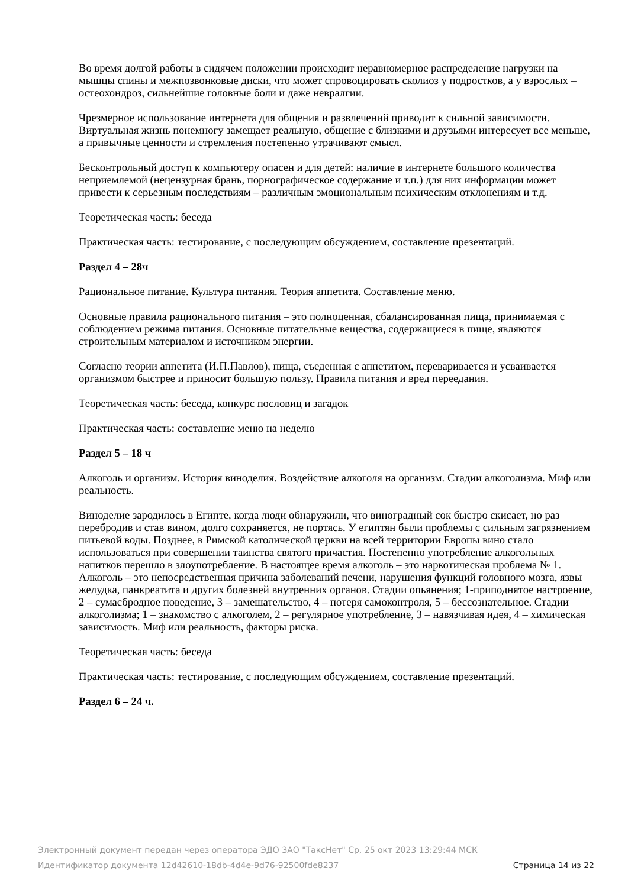Во время долгой работы в сидячем положении происходит неравномерное распределение нагрузки на мышцы спины и межпозвонковые диски, что может спровоцировать сколиоз у подростков, а у взрослых – остеохондроз, сильнейшие головные боли и даже невралгии.
Чрезмерное использование интернета для общения и развлечений приводит к сильной зависимости. Виртуальная жизнь понемногу замещает реальную, общение с близкими и друзьями интересует все меньше, а привычные ценности и стремления постепенно утрачивают смысл.
Бесконтрольный доступ к компьютеру опасен и для детей: наличие в интернете большого количества неприемлемой (нецензурная брань, порнографическое содержание и т.п.) для них информации может привести к серьезным последствиям – различным эмоциональным психическим отклонениям и т.д.
Теоретическая часть: беседа
Практическая часть: тестирование, с последующим обсуждением, составление презентаций.
Раздел 4 – 28ч
Рациональное питание. Культура питания. Теория аппетита. Составление меню.
Основные правила рационального питания – это полноценная, сбалансированная пища, принимаемая с соблюдением режима питания. Основные питательные вещества, содержащиеся в пище, являются строительным материалом и источником энергии.
Согласно теории аппетита (И.П.Павлов), пища, съеденная с аппетитом, переваривается и усваивается организмом быстрее и приносит большую пользу. Правила питания и вред переедания.
Теоретическая часть: беседа, конкурс пословиц и загадок
Практическая часть: составление меню на неделю
Раздел 5 – 18 ч
Алкоголь и организм. История виноделия. Воздействие алкоголя на организм. Стадии алкоголизма. Миф или реальность.
Виноделие зародилось в Египте, когда люди обнаружили, что виноградный сок быстро скисает, но раз перебродив и став вином, долго сохраняется, не портясь. У египтян были проблемы с сильным загрязнением питьевой воды. Позднее, в Римской католической церкви на всей территории Европы вино стало использоваться при совершении таинства святого причастия. Постепенно употребление алкогольных напитков перешло в злоупотребление. В настоящее время алкоголь – это наркотическая проблема № 1. Алкоголь – это непосредственная причина заболеваний печени, нарушения функций головного мозга, язвы желудка, панкреатита и других болезней внутренних органов. Стадии опьянения; 1-приподнятое настроение, 2 – сумасбродное поведение, 3 – замешательство, 4 – потеря самоконтроля, 5 – бессознательное. Стадии алкоголизма; 1 – знакомство с алкоголем, 2 – регулярное употребление, 3 – навязчивая идея, 4 – химическая зависимость. Миф или реальность, факторы риска.
Теоретическая часть: беседа
Практическая часть: тестирование, с последующим обсуждением, составление презентаций.
Раздел 6 – 24 ч.
Электронный документ передан через оператора ЭДО ЗАО "ТаксНет" Ср, 25 окт 2023 13:29:44 МСК
Идентификатор документа 12d42610-18db-4d4e-9d76-92500fde8237 Страница 14 из 22